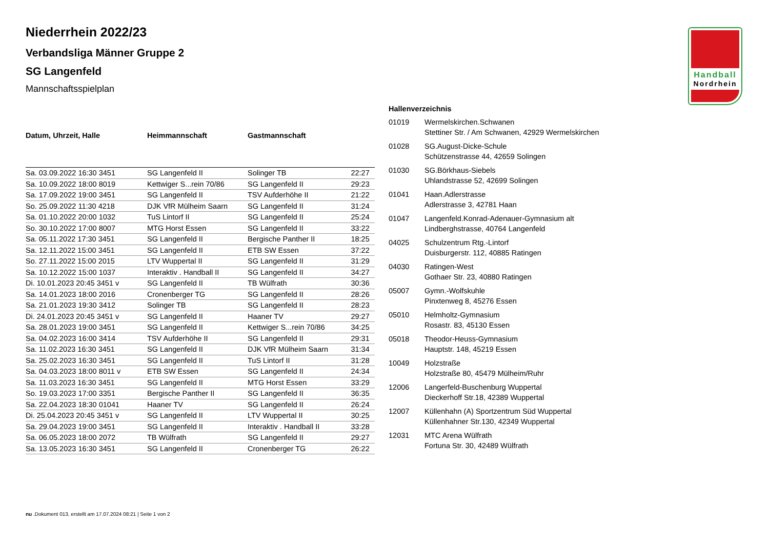Handball
Nordrhein
Niederrhein 2022/23
Verbandsliga Männer Gruppe 2
SG Langenfeld
Mannschaftsspielplan
| Datum, Uhrzeit, Halle | Heimmannschaft | Gastmannschaft | |
| --- | --- | --- | --- |
| Sa. 03.09.2022 16:30 3451 | SG Langenfeld II | Solinger TB | 22:27 |
| Sa. 10.09.2022 18:00 8019 | Kettwiger S...rein 70/86 | SG Langenfeld II | 29:23 |
| Sa. 17.09.2022 19:00 3451 | SG Langenfeld II | TSV Aufderhöhe II | 21:22 |
| So. 25.09.2022 11:30 4218 | DJK VfR Mülheim Saarn | SG Langenfeld II | 31:24 |
| Sa. 01.10.2022 20:00 1032 | TuS Lintorf II | SG Langenfeld II | 25:24 |
| So. 30.10.2022 17:00 8007 | MTG Horst Essen | SG Langenfeld II | 33:22 |
| Sa. 05.11.2022 17:30 3451 | SG Langenfeld II | Bergische Panther II | 18:25 |
| Sa. 12.11.2022 15:00 3451 | SG Langenfeld II | ETB SW Essen | 37:22 |
| So. 27.11.2022 15:00 2015 | LTV Wuppertal II | SG Langenfeld II | 31:29 |
| Sa. 10.12.2022 15:00 1037 | Interaktiv . Handball II | SG Langenfeld II | 34:27 |
| Di. 10.01.2023 20:45 3451 v | SG Langenfeld II | TB Wülfrath | 30:36 |
| Sa. 14.01.2023 18:00 2016 | Cronenberger TG | SG Langenfeld II | 28:26 |
| Sa. 21.01.2023 19:30 3412 | Solinger TB | SG Langenfeld II | 28:23 |
| Di. 24.01.2023 20:45 3451 v | SG Langenfeld II | Haaner TV | 29:27 |
| Sa. 28.01.2023 19:00 3451 | SG Langenfeld II | Kettwiger S...rein 70/86 | 34:25 |
| Sa. 04.02.2023 16:00 3414 | TSV Aufderhöhe II | SG Langenfeld II | 29:31 |
| Sa. 11.02.2023 16:30 3451 | SG Langenfeld II | DJK VfR Mülheim Saarn | 31:34 |
| Sa. 25.02.2023 16:30 3451 | SG Langenfeld II | TuS Lintorf II | 31:28 |
| Sa. 04.03.2023 18:00 8011 v | ETB SW Essen | SG Langenfeld II | 24:34 |
| Sa. 11.03.2023 16:30 3451 | SG Langenfeld II | MTG Horst Essen | 33:29 |
| So. 19.03.2023 17:00 3351 | Bergische Panther II | SG Langenfeld II | 36:35 |
| Sa. 22.04.2023 18:30 01041 | Haaner TV | SG Langenfeld II | 26:24 |
| Di. 25.04.2023 20:45 3451 v | SG Langenfeld II | LTV Wuppertal II | 30:25 |
| Sa. 29.04.2023 19:00 3451 | SG Langenfeld II | Interaktiv . Handball II | 33:28 |
| Sa. 06.05.2023 18:00 2072 | TB Wülfrath | SG Langenfeld II | 29:27 |
| Sa. 13.05.2023 16:30 3451 | SG Langenfeld II | Cronenberger TG | 26:22 |
Hallenverzeichnis
| 01019 | Wermelskirchen.Schwanen Stettiner Str. / Am Schwanen, 42929 Wermelskirchen |
| 01028 | SG.August-Dicke-Schule Schützenstrasse 44, 42659 Solingen |
| 01030 | SG.Börkhaus-Siebels Uhlandstrasse 52, 42699 Solingen |
| 01041 | Haan.Adlerstrasse Adlerstrasse 3, 42781 Haan |
| 01047 | Langenfeld.Konrad-Adenauer-Gymnasium alt Lindberghstrasse, 40764 Langenfeld |
| 04025 | Schulzentrum Rtg.-Lintorf Duisburgerstr. 112, 40885 Ratingen |
| 04030 | Ratingen-West Gothaer Str. 23, 40880 Ratingen |
| 05007 | Gymn.-Wolfskuhle Pinxtenweg 8, 45276 Essen |
| 05010 | Helmholtz-Gymnasium Rosastr. 83, 45130 Essen |
| 05018 | Theodor-Heuss-Gymnasium Hauptstr. 148, 45219 Essen |
| 10049 | Holzstraße Holzstraße 80, 45479 Mülheim/Ruhr |
| 12006 | Langerfeld-Buschenburg Wuppertal Dieckerhoff Str.18, 42389 Wuppertal |
| 12007 | Küllenhahn (A) Sportzentrum Süd Wuppertal Küllenhahner Str.130, 42349 Wuppertal |
| 12031 | MTC Arena Wülfrath Fortuna Str. 30, 42489 Wülfrath |
nu .Dokument 013, erstellt am 17.07.2024 08:21 | Seite 1 von 2